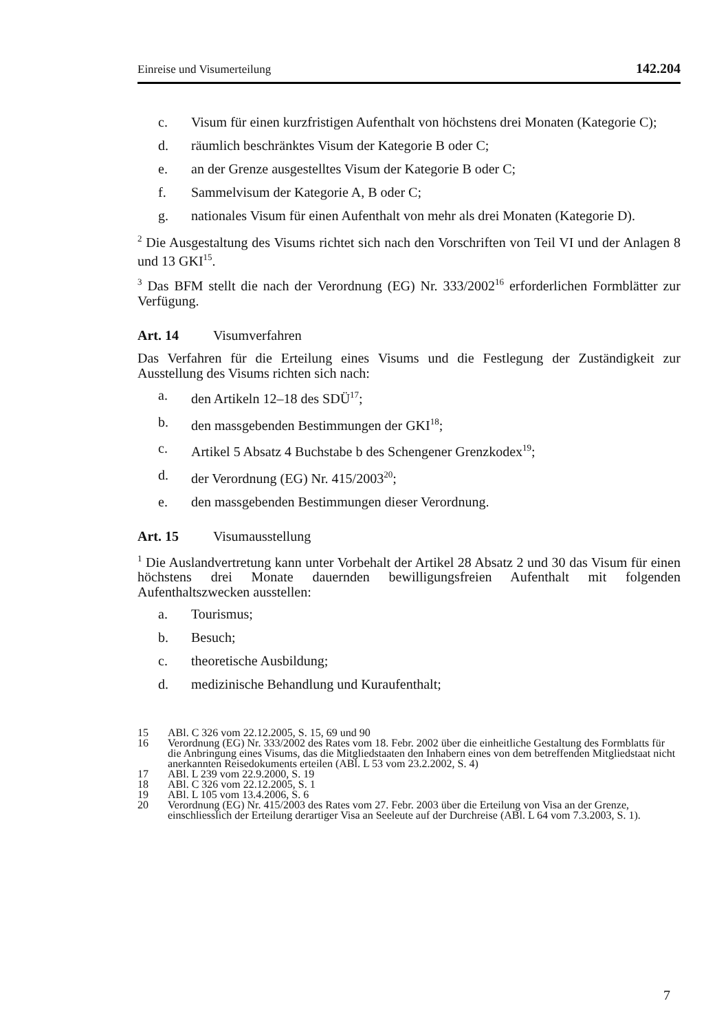Einreise und Visumerteilung 142.204
c. Visum für einen kurzfristigen Aufenthalt von höchstens drei Monaten (Kategorie C);
d. räumlich beschränktes Visum der Kategorie B oder C;
e. an der Grenze ausgestelltes Visum der Kategorie B oder C;
f. Sammelvisum der Kategorie A, B oder C;
g. nationales Visum für einen Aufenthalt von mehr als drei Monaten (Kategorie D).
<sup>2</sup> Die Ausgestaltung des Visums richtet sich nach den Vorschriften von Teil VI und der Anlagen 8 und 13 GKI<sup>15</sup>.
<sup>3</sup> Das BFM stellt die nach der Verordnung (EG) Nr. 333/2002<sup>16</sup> erforderlichen Formblätter zur Verfügung.
Art. 14 Visumverfahren
Das Verfahren für die Erteilung eines Visums und die Festlegung der Zuständigkeit zur Ausstellung des Visums richten sich nach:
a. den Artikeln 12–18 des SDÜ<sup>17</sup>;
b. den massgebenden Bestimmungen der GKI<sup>18</sup>;
c. Artikel 5 Absatz 4 Buchstabe b des Schengener Grenzkodex<sup>19</sup>;
d. der Verordnung (EG) Nr. 415/2003<sup>20</sup>;
e. den massgebenden Bestimmungen dieser Verordnung.
Art. 15 Visumausstellung
<sup>1</sup> Die Auslandvertretung kann unter Vorbehalt der Artikel 28 Absatz 2 und 30 das Visum für einen höchstens drei Monate dauernden bewilligungsfreien Aufenthalt mit folgenden Aufenthaltszwecken ausstellen:
a. Tourismus;
b. Besuch;
c. theoretische Ausbildung;
d. medizinische Behandlung und Kuraufenthalt;
15 ABl. C 326 vom 22.12.2005, S. 15, 69 und 90
16 Verordnung (EG) Nr. 333/2002 des Rates vom 18. Febr. 2002 über die einheitliche Gestaltung des Formblatts für die Anbringung eines Visums, das die Mitgliedstaaten den Inhabern eines von dem betreffenden Mitgliedstaat nicht anerkannten Reisedokuments erteilen (ABl. L 53 vom 23.2.2002, S. 4)
17 ABl. L 239 vom 22.9.2000, S. 19
18 ABl. C 326 vom 22.12.2005, S. 1
19 ABl. L 105 vom 13.4.2006, S. 6
20 Verordnung (EG) Nr. 415/2003 des Rates vom 27. Febr. 2003 über die Erteilung von Visa an der Grenze, einschliesslich der Erteilung derartiger Visa an Seeleute auf der Durchreise (ABl. L 64 vom 7.3.2003, S. 1).
7